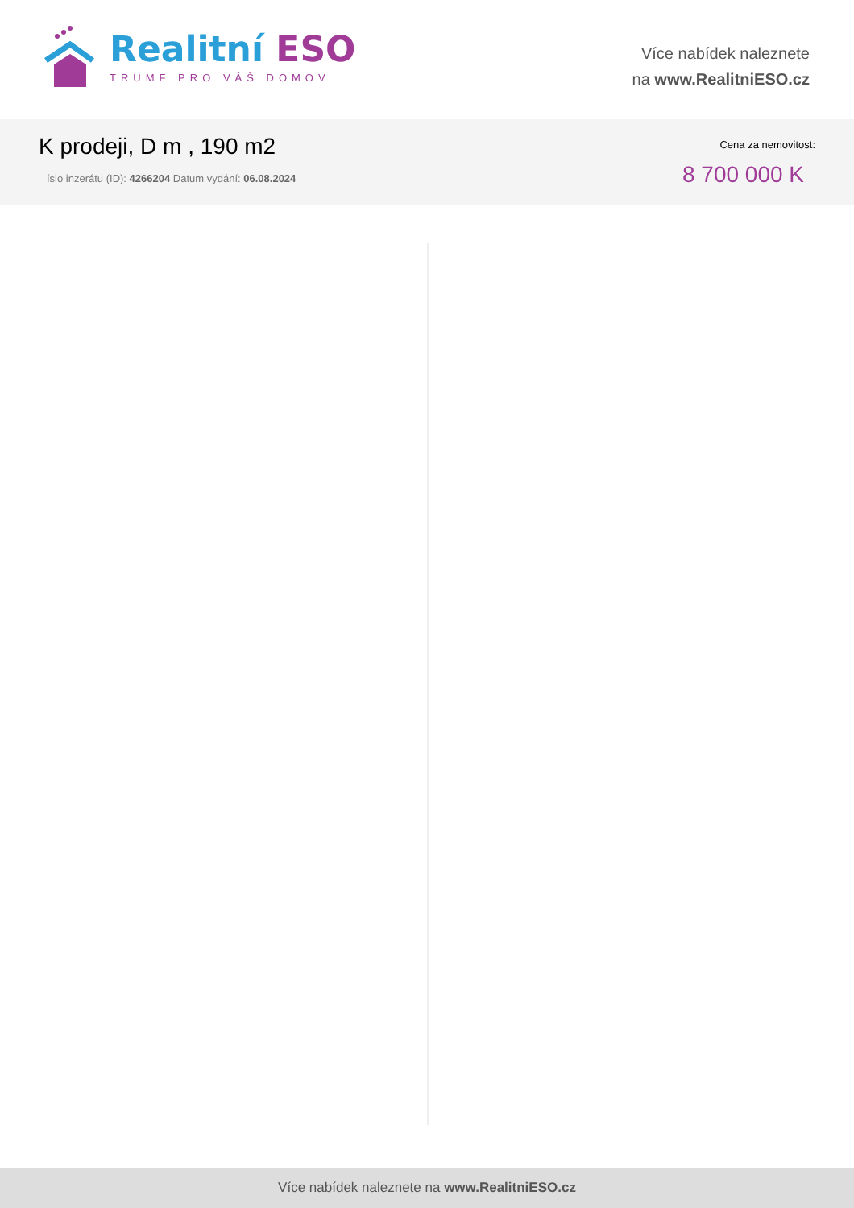Realitní ESO
TRUMF PRO VÁŠ DOMOV
Více nabídek naleznete
na www.RealitniESO.cz
K prodeji, D m , 190 m2
íslo inzerátu (ID): 4266204 Datum vydání: 06.08.2024
Cena za nemovitost:
8 700 000 K
Více nabídek naleznete na www.RealitniESO.cz